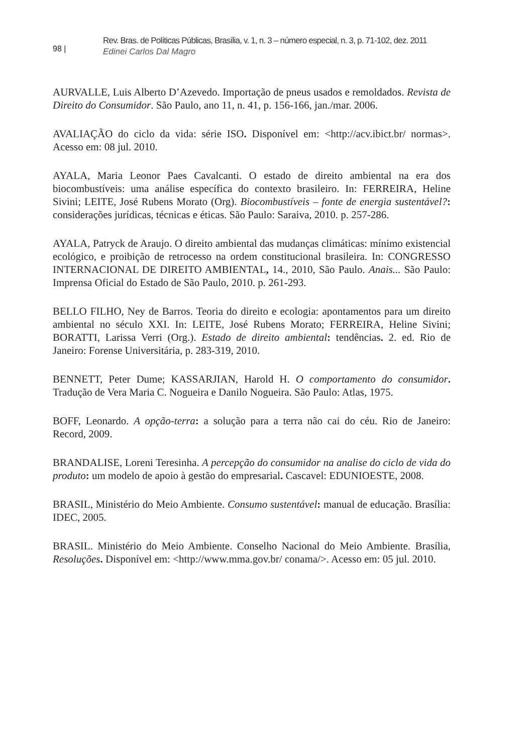98 |
Rev. Bras. de Políticas Públicas, Brasília, v. 1, n. 3 – número especial, n. 3, p. 71-102, dez. 2011
Edinei Carlos Dal Magro
AURVALLE, Luis Alberto D’Azevedo. Importação de pneus usados e remoldados. Revista de Direito do Consumidor. São Paulo, ano 11, n. 41, p. 156-166, jan./mar. 2006.
AVALIAÇÃO do ciclo da vida: série ISO. Disponível em: <http://acv.ibict.br/ normas>. Acesso em: 08 jul. 2010.
AYALA, Maria Leonor Paes Cavalcanti. O estado de direito ambiental na era dos biocombustíveis: uma análise específica do contexto brasileiro. In: FERREIRA, Heline Sivini; LEITE, José Rubens Morato (Org). Biocombustíveis – fonte de energia sustentável?: considerações jurídicas, técnicas e éticas. São Paulo: Saraiva, 2010. p. 257-286.
AYALA, Patryck de Araujo. O direito ambiental das mudanças climáticas: mínimo existencial ecológico, e proibição de retrocesso na ordem constitucional brasileira. In: CONGRESSO INTERNACIONAL DE DIREITO AMBIENTAL, 14., 2010, São Paulo. Anais... São Paulo: Imprensa Oficial do Estado de São Paulo, 2010. p. 261-293.
BELLO FILHO, Ney de Barros. Teoria do direito e ecologia: apontamentos para um direito ambiental no século XXI. In: LEITE, José Rubens Morato; FERREIRA, Heline Sivini; BORATTI, Larissa Verri (Org.). Estado de direito ambiental: tendências. 2. ed. Rio de Janeiro: Forense Universitária, p. 283-319, 2010.
BENNETT, Peter Dume; KASSARJIAN, Harold H. O comportamento do consumidor. Tradução de Vera Maria C. Nogueira e Danilo Nogueira. São Paulo: Atlas, 1975.
BOFF, Leonardo. A opção-terra: a solução para a terra não cai do céu. Rio de Janeiro: Record, 2009.
BRANDALISE, Loreni Teresinha. A percepção do consumidor na analise do ciclo de vida do produto: um modelo de apoio à gestão do empresarial. Cascavel: EDUNIOESTE, 2008.
BRASIL, Ministério do Meio Ambiente. Consumo sustentável: manual de educação. Brasília: IDEC, 2005.
BRASIL. Ministério do Meio Ambiente. Conselho Nacional do Meio Ambiente. Brasília, Resoluções. Disponível em: <http://www.mma.gov.br/ conama/>. Acesso em: 05 jul. 2010.